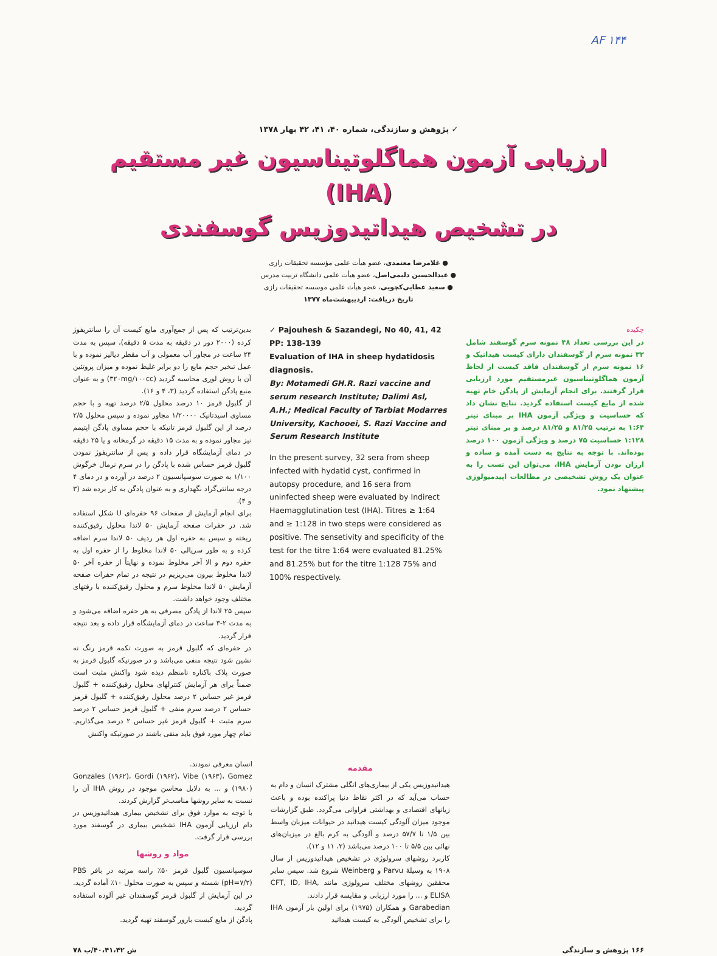AF ۱۴۴
✓ پژوهش و سازندگی، شماره ۴۰، ۴۱، ۴۲ بهار ۱۳۷۸
ارزیابی آزمون هماگلوتیناسیون غیر مستقیم
(IHA)
در تشخیص هیداتیدوزیس گوسفندی
● غلامرضا معتمدی، عضو هیأت علمی مؤسسه تحقیقات رازی
● عبدالحسین دلیمی‌اصل، عضو هیأت علمی دانشگاه تربیت مدرس
● سعید عطایی‌کچویی، عضو هیأت علمی موسسه تحقیقات رازی
تاریخ دریافت: اردیبهشت‌ماه ۱۳۷۷
چکیده
در این بررسی تعداد ۴۸ نمونه سرم گوسفند شامل ۳۲ نمونه سرم از گوسفندان دارای کیست هیداتیک و ۱۶ نمونه سرم از گوسفندان فاقد کیست از لحاظ آزمون هماگلوتیناسیون غیرمستقیم مورد ارزیابی قرار گرفتند. برای انجام آزمایش از پادگن خام تهیه شده از مایع کیست استفاده گردید. نتایج نشان داد که حساسیت و ویژگی آزمون IHA بر مبنای تیتر ۱:۶۴ به ترتیب ۸۱/۲۵ و ۸۱/۲۵ درصد و بر مبنای تیتر ۱:۱۲۸ حساسیت ۷۵ درصد و ویژگی آزمون ۱۰۰ درصد بوده‌اند. با توجه به نتایج به دست آمده و ساده و ارزان بودن آزمایش IHA، می‌توان این تست را به عنوان یک روش تشخیصی در مطالعات اپیدمیولوژی پیشنهاد نمود.
✓ Pajouhesh & Sazandegi, No 40, 41, 42
PP: 138-139
Evaluation of IHA in sheep hydatidosis diagnosis.
By: Motamedi GH.R. Razi vaccine and serum research Institute; Dalimi Asl, A.H.; Medical Faculty of Tarbiat Modarres University, Kachooei, S. Razi Vaccine and Serum Research Institute
In the present survey, 32 sera from sheep infected with hydatid cyst, confirmed in autopsy procedure, and 16 sera from uninfected sheep were evaluated by Indirect Haemagglutination test (IHA). Titres ≥ 1:64 and ≥ 1:128 in two steps were considered as positive. The sensetivity and specificity of the test for the titre 1:64 were evaluated 81.25% and 81.25% but for the titre 1:128 75% and 100% respectively.
بدین‌ترتیب که پس از جمع‌آوری مایع کیست آن را سانتریفوژ کرده (۲۰۰۰ دور در دقیقه به مدت ۵ دقیقه)، سپس به مدت ۲۴ ساعت در مجاور آب معمولی و آب مقطر دیالیز نموده و با عمل تبخیر حجم مایع را دو برابر غلیظ نموده و میزان پروتئین آن با روش لوری محاسبه گردید (۳۲۰mg/۱۰۰cc) و به عنوان منبع پادگن استفاده گردید (۳، ۴ و ۱۶).
از گلبول قرمز ۱۰ درصد محلول ۲/۵ درصد تهیه و با حجم مساوی اسیدتانیک ۱/۲۰۰۰۰ مجاور نموده و سپس محلول ۲/۵ درصد از این گلبول قرمز تانیکه با حجم مساوی پادگن اپتیمم نیز مجاور نموده و به مدت ۱۵ دقیقه در گرمخانه و یا ۲۵ دقیقه در دمای آزمایشگاه قرار داده و پس از سانتریفوژ نمودن گلبول قرمز حساس شده با پادگن را در سرم نرمال خرگوش ۱/۱۰۰ به صورت سوسپانسیون ۲ درصد در آورده و در دمای ۴ درجه سانتی‌گراد نگهداری و به عنوان پادگن به کار برده شد (۳ و ۴).
برای انجام آزمایش از صفحات ۹۶ حفره‌ای U شکل استفاده شد. در حفرات صفحه آزمایش ۵۰ لاندا محلول رقیق‌کننده ریخته و سپس به حفره اول هر ردیف ۵۰ لاندا سرم اضافه کرده و به طور سریالی ۵۰ لاندا مخلوط را از حفره اول به حفره دوم و الا آخر مخلوط نموده و نهایتاً از حفره آخر ۵۰ لاندا مخلوط بیرون می‌ریزیم در نتیجه در تمام حفرات صفحه آزمایش ۵۰ لاندا مخلوط سرم و محلول رقیق‌کننده با رقتهای مختلف وجود خواهد داشت.
سپس ۲۵ لاندا از پادگن مصرفی به هر حفره اضافه می‌شود و به مدت ۲-۳ ساعت در دمای آزمایشگاه قرار داده و بعد نتیجه قرار گردید.
در حفره‌ای که گلبول قرمز به صورت تکمه قرمز رنگ ته نشین شود نتیجه منفی می‌باشد و در صورتیکه گلبول قرمز به صورت پلاک باکناره نامنظم دیده شود واکنش مثبت است ضمناً برای هر آزمایش کنترلهای محلول رقیق‌کننده + گلبول قرمز غیر حساس ۲ درصد محلول رقیق‌کننده + گلبول قرمز حساس ۲ درصد سرم منفی + گلبول قرمز حساس ۲ درصد سرم مثبت + گلبول قرمز غیر حساس ۲ درصد می‌گذاریم. تمام چهار مورد فوق باید منفی باشند در صورتیکه واکنش
مقدمه
هیداتیدوزیس یکی از بیماری‌های انگلی مشترک انسان و دام به حساب می‌آید که در اکثر نقاط دنیا پراکنده بوده و باعث زیانهای اقتصادی و بهداشتی فراوانی می‌گردد. طبق گزارشات موجود میزان آلودگی کیست هیداتید در حیوانات میزبان واسط بین ۱/۵ تا ۵۷/۷ درصد و آلودگی به کرم بالغ در میزبان‌های نهائی بین ۵/۵ تا ۱۰۰ درصد می‌باشد (۲، ۱۱ و ۱۲).
کاربرد روشهای سرولوژی در تشخیص هیداتیدوزیس از سال ۱۹۰۸ به وسیلهٔ Parvu و Weinberg شروع شد. سپس سایر محققین روشهای مختلف سرولوژی مانند CFT, ID, IHA, ELISA و ... را مورد ارزیابی و مقایسه قرار دادند.
Garabedian و همکاران (۱۹۷۵) برای اولین بار آزمون IHA را برای تشخیص آلودگی به کیست هیداتید
انسان معرفی نمودند.
Gonzales (۱۹۶۲)، Gordi (۱۹۶۲)، Vibe (۱۹۶۳)، Gomez (۱۹۸۰) و ... به دلایل محاسن موجود در روش IHA آن را نسبت به سایر روشها مناسب‌تر گزارش کردند.
با توجه به موارد فوق برای تشخیص بیماری هیداتیدوزیس در دام ارزیابی آزمون IHA تشخیص بیماری در گوسفند مورد بررسی قرار گرفت.
مواد و روشها
سوسپانسیون گلبول قرمز ۵۰٪ راسه مرتبه در بافر PBS (pH=۷/۲) شسته و سپس به صورت محلول ۱۰٪ آماده گردید. در این آزمایش از گلبول قرمز گوسفندان غیر آلوده استفاده گردید.
پادگن از مایع کیست بارور گوسفند تهیه گردید.
۱۶۶ پژوهش و سازندگی ش ۴۰،۴۱،۴۲/ب ۷۸